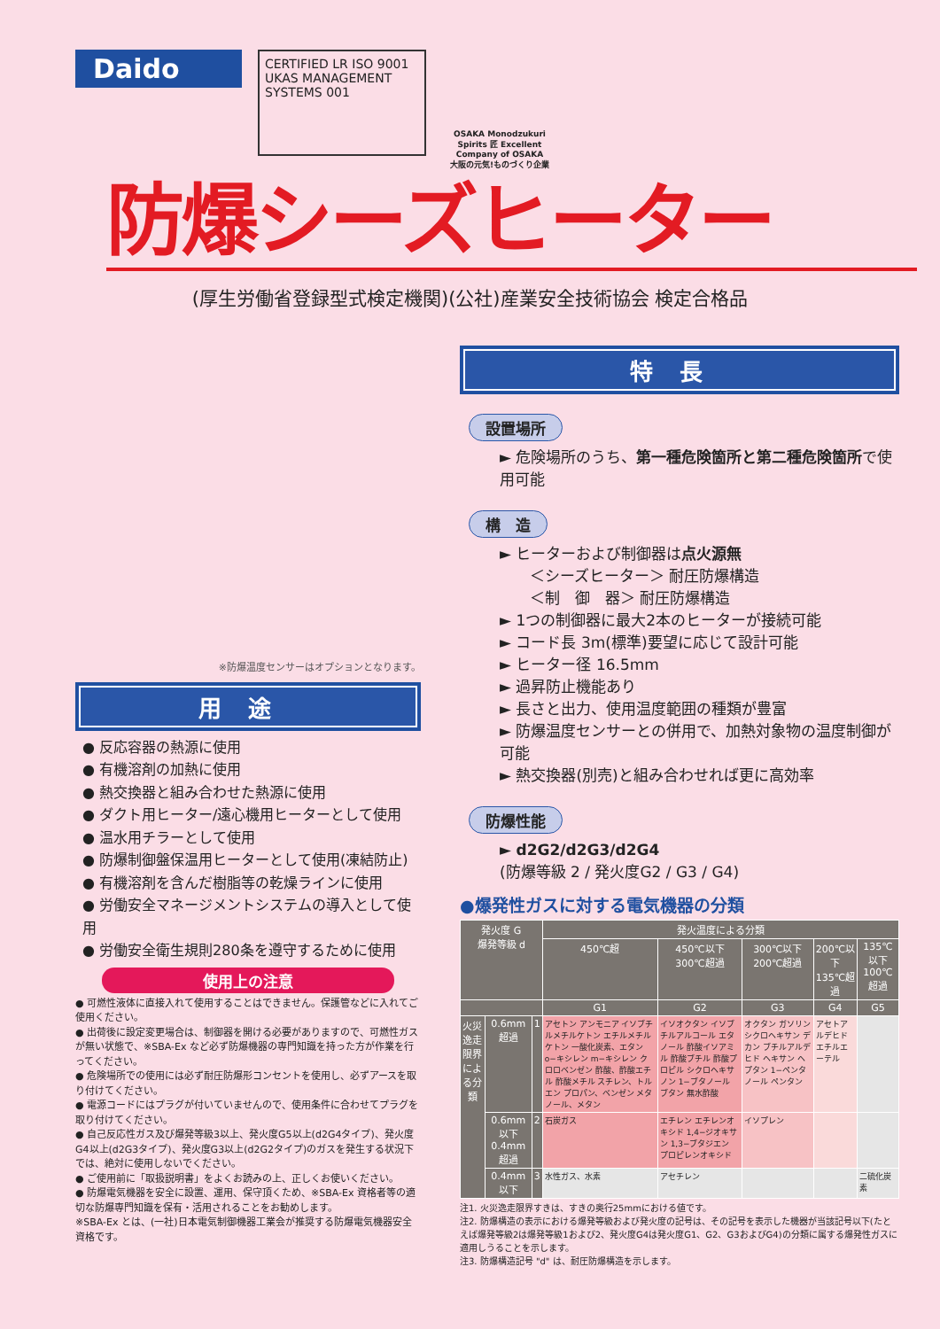Daido
CERTIFIED LR ISO 9001 UKAS MANAGEMENT SYSTEMS 001
OSAKA Monodzukuri Spirits 匠 Excellent Company of OSAKA
大阪の元気!ものづくり企業
防爆シーズヒーター
(厚生労働省登録型式検定機関)(公社)産業安全技術協会 検定合格品
※防爆温度センサーはオプションとなります。
用途
● 反応容器の熱源に使用
● 有機溶剤の加熱に使用
● 熱交換器と組み合わせた熱源に使用
● ダクト用ヒーター/遠心機用ヒーターとして使用
● 温水用チラーとして使用
● 防爆制御盤保温用ヒーターとして使用(凍結防止)
● 有機溶剤を含んだ樹脂等の乾燥ラインに使用
● 労働安全マネージメントシステムの導入として使用
● 労働安全衛生規則280条を遵守するために使用
使用上の注意
● 可燃性液体に直接入れて使用することはできません。保護管などに入れてご使用ください。
● 出荷後に設定変更場合は、制御器を開ける必要がありますので、可燃性ガスが無い状態で、※SBA-Ex など必ず防爆機器の専門知識を持った方が作業を行ってください。
● 危険場所での使用には必ず耐圧防爆形コンセントを使用し、必ずアースを取り付けてください。
● 電源コードにはプラグが付いていませんので、使用条件に合わせてプラグを取り付けてください。
● 自己反応性ガス及び爆発等級3以上、発火度G5以上(d2G4タイプ)、発火度G4以上(d2G3タイプ)、発火度G3以上(d2G2タイプ)のガスを発生する状況下では、絶対に使用しないでください。
● ご使用前に「取扱説明書」をよくお読みの上、正しくお使いください。
● 防爆電気機器を安全に設置、運用、保守頂くため、※SBA-Ex 資格者等の適切な防爆専門知識を保有・活用されることをお勧めします。
※SBA-Ex とは、(一社)日本電気制御機器工業会が推奨する防爆電気機器安全資格です。
特長
設置場所
► 危険場所のうち、第一種危険箇所と第二種危険箇所で使用可能
構　造
► ヒーターおよび制御器は点火源無
　　＜シーズヒーター＞ 耐圧防爆構造
　　＜制　御　器＞ 耐圧防爆構造
► 1つの制御器に最大2本のヒーターが接続可能
► コード長 3m(標準)要望に応じて設計可能
► ヒーター径 16.5mm
► 過昇防止機能あり
► 長さと出力、使用温度範囲の種類が豊富
► 防爆温度センサーとの併用で、加熱対象物の温度制御が可能
► 熱交換器(別売)と組み合わせれば更に高効率
防爆性能
► d2G2/d2G3/d2G4
(防爆等級 2 / 発火度G2 / G3 / G4)
●爆発性ガスに対する電気機器の分類
| 発火度 G 爆発等級 d | | | 発火温度による分類 | | | | |
| --- | --- | --- | --- | --- | --- | --- | --- |
| | | | 450℃超 | 450℃以下 300℃超過 | 300℃以下 200℃超過 | 200℃以下 135℃超過 | 135℃以下 100℃超過 |
| | | | G1 | G2 | G3 | G4 | G5 |
| 火災逸走限界による分類 | 0.6mm超過 | 1 | アセトン アンモニア イソブチルメチルケトン エチルメチルケトン 一酸化炭素、エタン o−キシレン m−キシレン クロロベンゼン 酢酸、酢酸エチル 酢酸メチル スチレン、トルエン プロパン、ベンゼン メタノール、メタン | イソオクタン イソブチルアルコール エタノール 酢酸イソアミル 酢酸ブチル 酢酸プロピル シクロヘキサノン 1−ブタノール ブタン 無水酢酸 | オクタン ガソリン シクロヘキサン デカン ブチルアルデヒド ヘキサン ヘプタン 1−ペンタノール ペンタン | アセトアルデヒド エチルエーテル | |
| | 0.6mm以下 0.4mm超過 | 2 | 石炭ガス | エチレン エチレンオキシド 1,4−ジオキサン 1,3−ブタジエン プロピレンオキシド | イソプレン | | |
| | 0.4mm以下 | 3 | 水性ガス、水素 | アセチレン | | | 二硫化炭素 |
注1. 火災逸走限界すきは、すきの奥行25mmにおける値です。
注2. 防爆構造の表示における爆発等級および発火度の記号は、その記号を表示した機器が当該記号以下(たとえば爆発等級2は爆発等級1および2、発火度G4は発火度G1、G2、G3およびG4)の分類に属する爆発性ガスに適用しうることを示します。
注3. 防爆構造記号 "d" は、耐圧防爆構造を示します。